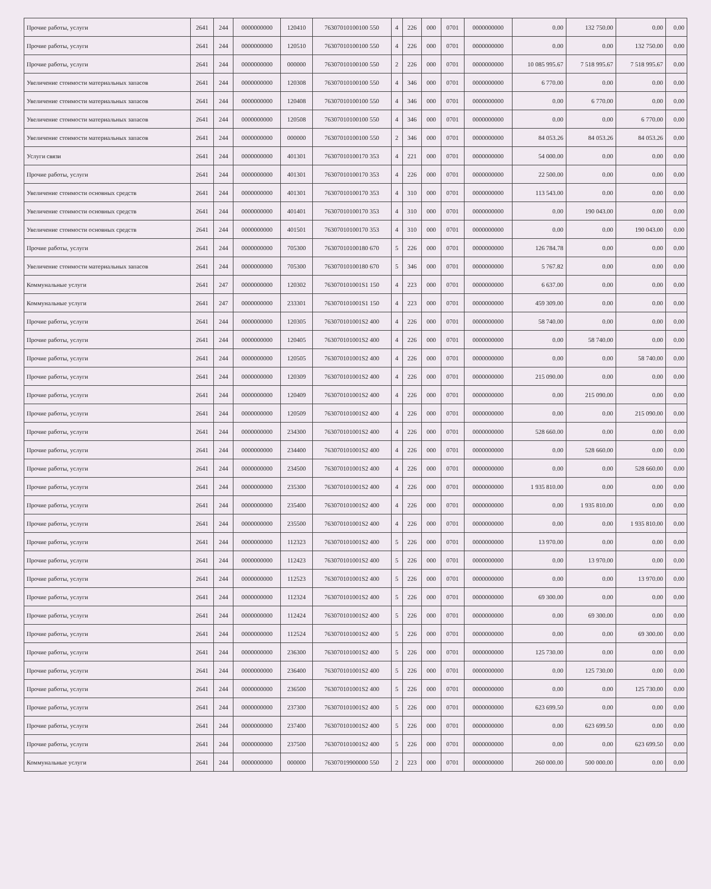| Прочие работы, услуги | 2641 | 244 | 0000000000 | 120410 | 76307010100100 550 | 4 | 226 | 000 | 0701 | 0000000000 | 0.00 | 132 750.00 | 0.00 | 0.00 |
| Прочие работы, услуги | 2641 | 244 | 0000000000 | 120510 | 76307010100100 550 | 4 | 226 | 000 | 0701 | 0000000000 | 0.00 | 0.00 | 132 750.00 | 0.00 |
| Прочие работы, услуги | 2641 | 244 | 0000000000 | 000000 | 76307010100100 550 | 2 | 226 | 000 | 0701 | 0000000000 | 10 085 995.67 | 7 518 995.67 | 7 518 995.67 | 0.00 |
| Увеличение стоимости материальных запасов | 2641 | 244 | 0000000000 | 120308 | 76307010100100 550 | 4 | 346 | 000 | 0701 | 0000000000 | 6 770.00 | 0.00 | 0.00 | 0.00 |
| Увеличение стоимости материальных запасов | 2641 | 244 | 0000000000 | 120408 | 76307010100100 550 | 4 | 346 | 000 | 0701 | 0000000000 | 0.00 | 6 770.00 | 0.00 | 0.00 |
| Увеличение стоимости материальных запасов | 2641 | 244 | 0000000000 | 120508 | 76307010100100 550 | 4 | 346 | 000 | 0701 | 0000000000 | 0.00 | 0.00 | 6 770.00 | 0.00 |
| Увеличение стоимости материальных запасов | 2641 | 244 | 0000000000 | 000000 | 76307010100100 550 | 2 | 346 | 000 | 0701 | 0000000000 | 84 053.26 | 84 053.26 | 84 053.26 | 0.00 |
| Услуги связи | 2641 | 244 | 0000000000 | 401301 | 76307010100170 353 | 4 | 221 | 000 | 0701 | 0000000000 | 54 000.00 | 0.00 | 0.00 | 0.00 |
| Прочие работы, услуги | 2641 | 244 | 0000000000 | 401301 | 76307010100170 353 | 4 | 226 | 000 | 0701 | 0000000000 | 22 500.00 | 0.00 | 0.00 | 0.00 |
| Увеличение стоимости основных средств | 2641 | 244 | 0000000000 | 401301 | 76307010100170 353 | 4 | 310 | 000 | 0701 | 0000000000 | 113 543.00 | 0.00 | 0.00 | 0.00 |
| Увеличение стоимости основных средств | 2641 | 244 | 0000000000 | 401401 | 76307010100170 353 | 4 | 310 | 000 | 0701 | 0000000000 | 0.00 | 190 043.00 | 0.00 | 0.00 |
| Увеличение стоимости основных средств | 2641 | 244 | 0000000000 | 401501 | 76307010100170 353 | 4 | 310 | 000 | 0701 | 0000000000 | 0.00 | 0.00 | 190 043.00 | 0.00 |
| Прочие работы, услуги | 2641 | 244 | 0000000000 | 705300 | 76307010100180 670 | 5 | 226 | 000 | 0701 | 0000000000 | 126 784.78 | 0.00 | 0.00 | 0.00 |
| Увеличение стоимости материальных запасов | 2641 | 244 | 0000000000 | 705300 | 76307010100180 670 | 5 | 346 | 000 | 0701 | 0000000000 | 5 767.82 | 0.00 | 0.00 | 0.00 |
| Коммунальные услуги | 2641 | 247 | 0000000000 | 120302 | 763070101001S1 150 | 4 | 223 | 000 | 0701 | 0000000000 | 6 637.00 | 0.00 | 0.00 | 0.00 |
| Коммунальные услуги | 2641 | 247 | 0000000000 | 233301 | 763070101001S1 150 | 4 | 223 | 000 | 0701 | 0000000000 | 459 309.00 | 0.00 | 0.00 | 0.00 |
| Прочие работы, услуги | 2641 | 244 | 0000000000 | 120305 | 763070101001S2 400 | 4 | 226 | 000 | 0701 | 0000000000 | 58 740.00 | 0.00 | 0.00 | 0.00 |
| Прочие работы, услуги | 2641 | 244 | 0000000000 | 120405 | 763070101001S2 400 | 4 | 226 | 000 | 0701 | 0000000000 | 0.00 | 58 740.00 | 0.00 | 0.00 |
| Прочие работы, услуги | 2641 | 244 | 0000000000 | 120505 | 763070101001S2 400 | 4 | 226 | 000 | 0701 | 0000000000 | 0.00 | 0.00 | 58 740.00 | 0.00 |
| Прочие работы, услуги | 2641 | 244 | 0000000000 | 120309 | 763070101001S2 400 | 4 | 226 | 000 | 0701 | 0000000000 | 215 090.00 | 0.00 | 0.00 | 0.00 |
| Прочие работы, услуги | 2641 | 244 | 0000000000 | 120409 | 763070101001S2 400 | 4 | 226 | 000 | 0701 | 0000000000 | 0.00 | 215 090.00 | 0.00 | 0.00 |
| Прочие работы, услуги | 2641 | 244 | 0000000000 | 120509 | 763070101001S2 400 | 4 | 226 | 000 | 0701 | 0000000000 | 0.00 | 0.00 | 215 090.00 | 0.00 |
| Прочие работы, услуги | 2641 | 244 | 0000000000 | 234300 | 763070101001S2 400 | 4 | 226 | 000 | 0701 | 0000000000 | 528 660.00 | 0.00 | 0.00 | 0.00 |
| Прочие работы, услуги | 2641 | 244 | 0000000000 | 234400 | 763070101001S2 400 | 4 | 226 | 000 | 0701 | 0000000000 | 0.00 | 528 660.00 | 0.00 | 0.00 |
| Прочие работы, услуги | 2641 | 244 | 0000000000 | 234500 | 763070101001S2 400 | 4 | 226 | 000 | 0701 | 0000000000 | 0.00 | 0.00 | 528 660.00 | 0.00 |
| Прочие работы, услуги | 2641 | 244 | 0000000000 | 235300 | 763070101001S2 400 | 4 | 226 | 000 | 0701 | 0000000000 | 1 935 810.00 | 0.00 | 0.00 | 0.00 |
| Прочие работы, услуги | 2641 | 244 | 0000000000 | 235400 | 763070101001S2 400 | 4 | 226 | 000 | 0701 | 0000000000 | 0.00 | 1 935 810.00 | 0.00 | 0.00 |
| Прочие работы, услуги | 2641 | 244 | 0000000000 | 235500 | 763070101001S2 400 | 4 | 226 | 000 | 0701 | 0000000000 | 0.00 | 0.00 | 1 935 810.00 | 0.00 |
| Прочие работы, услуги | 2641 | 244 | 0000000000 | 112323 | 763070101001S2 400 | 5 | 226 | 000 | 0701 | 0000000000 | 13 970.00 | 0.00 | 0.00 | 0.00 |
| Прочие работы, услуги | 2641 | 244 | 0000000000 | 112423 | 763070101001S2 400 | 5 | 226 | 000 | 0701 | 0000000000 | 0.00 | 13 970.00 | 0.00 | 0.00 |
| Прочие работы, услуги | 2641 | 244 | 0000000000 | 112523 | 763070101001S2 400 | 5 | 226 | 000 | 0701 | 0000000000 | 0.00 | 0.00 | 13 970.00 | 0.00 |
| Прочие работы, услуги | 2641 | 244 | 0000000000 | 112324 | 763070101001S2 400 | 5 | 226 | 000 | 0701 | 0000000000 | 69 300.00 | 0.00 | 0.00 | 0.00 |
| Прочие работы, услуги | 2641 | 244 | 0000000000 | 112424 | 763070101001S2 400 | 5 | 226 | 000 | 0701 | 0000000000 | 0.00 | 69 300.00 | 0.00 | 0.00 |
| Прочие работы, услуги | 2641 | 244 | 0000000000 | 112524 | 763070101001S2 400 | 5 | 226 | 000 | 0701 | 0000000000 | 0.00 | 0.00 | 69 300.00 | 0.00 |
| Прочие работы, услуги | 2641 | 244 | 0000000000 | 236300 | 763070101001S2 400 | 5 | 226 | 000 | 0701 | 0000000000 | 125 730.00 | 0.00 | 0.00 | 0.00 |
| Прочие работы, услуги | 2641 | 244 | 0000000000 | 236400 | 763070101001S2 400 | 5 | 226 | 000 | 0701 | 0000000000 | 0.00 | 125 730.00 | 0.00 | 0.00 |
| Прочие работы, услуги | 2641 | 244 | 0000000000 | 236500 | 763070101001S2 400 | 5 | 226 | 000 | 0701 | 0000000000 | 0.00 | 0.00 | 125 730.00 | 0.00 |
| Прочие работы, услуги | 2641 | 244 | 0000000000 | 237300 | 763070101001S2 400 | 5 | 226 | 000 | 0701 | 0000000000 | 623 699.50 | 0.00 | 0.00 | 0.00 |
| Прочие работы, услуги | 2641 | 244 | 0000000000 | 237400 | 763070101001S2 400 | 5 | 226 | 000 | 0701 | 0000000000 | 0.00 | 623 699.50 | 0.00 | 0.00 |
| Прочие работы, услуги | 2641 | 244 | 0000000000 | 237500 | 763070101001S2 400 | 5 | 226 | 000 | 0701 | 0000000000 | 0.00 | 0.00 | 623 699.50 | 0.00 |
| Коммунальные услуги | 2641 | 244 | 0000000000 | 000000 | 76307019900000 550 | 2 | 223 | 000 | 0701 | 0000000000 | 260 000.00 | 500 000.00 | 0.00 | 0.00 |